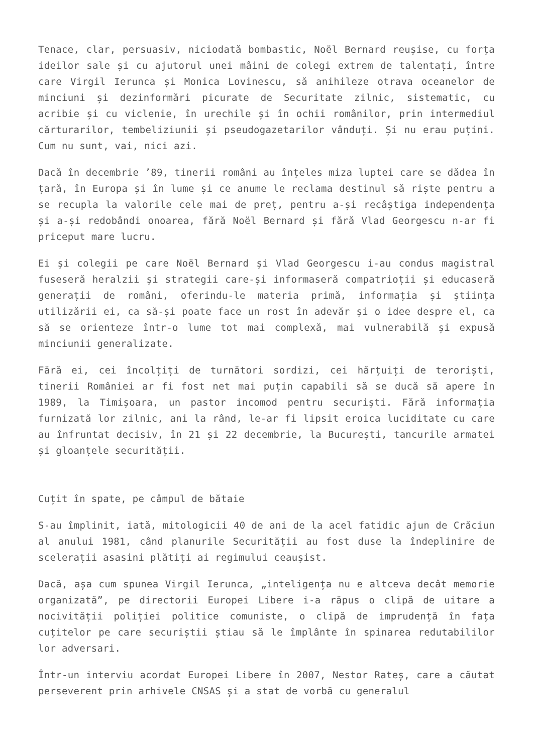Tenace, clar, persuasiv, niciodată bombastic, Noël Bernard reușise, cu forța ideilor sale și cu ajutorul unei mâini de colegi extrem de talentați, între care Virgil Ierunca și Monica Lovinescu, să anihileze otrava oceanelor de minciuni și dezinformări picurate de Securitate zilnic, sistematic, cu acribie și cu viclenie, în urechile și în ochii românilor, prin intermediul cărturarilor, tembeliziunii și pseudogazetarilor vânduți. Și nu erau puțini. Cum nu sunt, vai, nici azi.
Dacă în decembrie ’89, tinerii români au înțeles miza luptei care se dădea în țară, în Europa și în lume și ce anume le reclama destinul să riște pentru a se recupla la valorile cele mai de preț, pentru a-și recâștiga independența și a-și redobândi onoarea, fără Noël Bernard și fără Vlad Georgescu n-ar fi priceput mare lucru.
Ei și colegii pe care Noël Bernard și Vlad Georgescu i-au condus magistral fuseseră heralzii și strategii care-și informaseră compatrioții și educaseră generații de români, oferindu-le materia primă, informația și știința utilizării ei, ca să-și poate face un rost în adevăr și o idee despre el, ca să se orienteze într-o lume tot mai complexă, mai vulnerabilă și expusă minciunii generalizate.
Fără ei, cei încolțiți de turnători sordizi, cei hărțuiți de teroriști, tinerii României ar fi fost net mai puțin capabili să se ducă să apere în 1989, la Timișoara, un pastor incomod pentru securiști. Fără informația furnizată lor zilnic, ani la rând, le-ar fi lipsit eroica luciditate cu care au înfruntat decisiv, în 21 și 22 decembrie, la București, tancurile armatei și gloanțele securității.
Cuțit în spate, pe câmpul de bătaie
S-au împlinit, iată, mitologicii 40 de ani de la acel fatidic ajun de Crăciun al anului 1981, când planurile Securității au fost duse la îndeplinire de scelerații asasini plătiți ai regimului ceaușist.
Dacă, așa cum spunea Virgil Ierunca, „inteligența nu e altceva decât memorie organizată”, pe directorii Europei Libere i-a răpus o clipă de uitare a nocivității poliției politice comuniste, o clipă de imprudență în fața cuțitelor pe care securiștii știau să le împlânte în spinarea redutabililor lor adversari.
Într-un interviu acordat Europei Libere în 2007, Nestor Rateș, care a căutat perseverent prin arhivele CNSAS și a stat de vorbă cu generalul